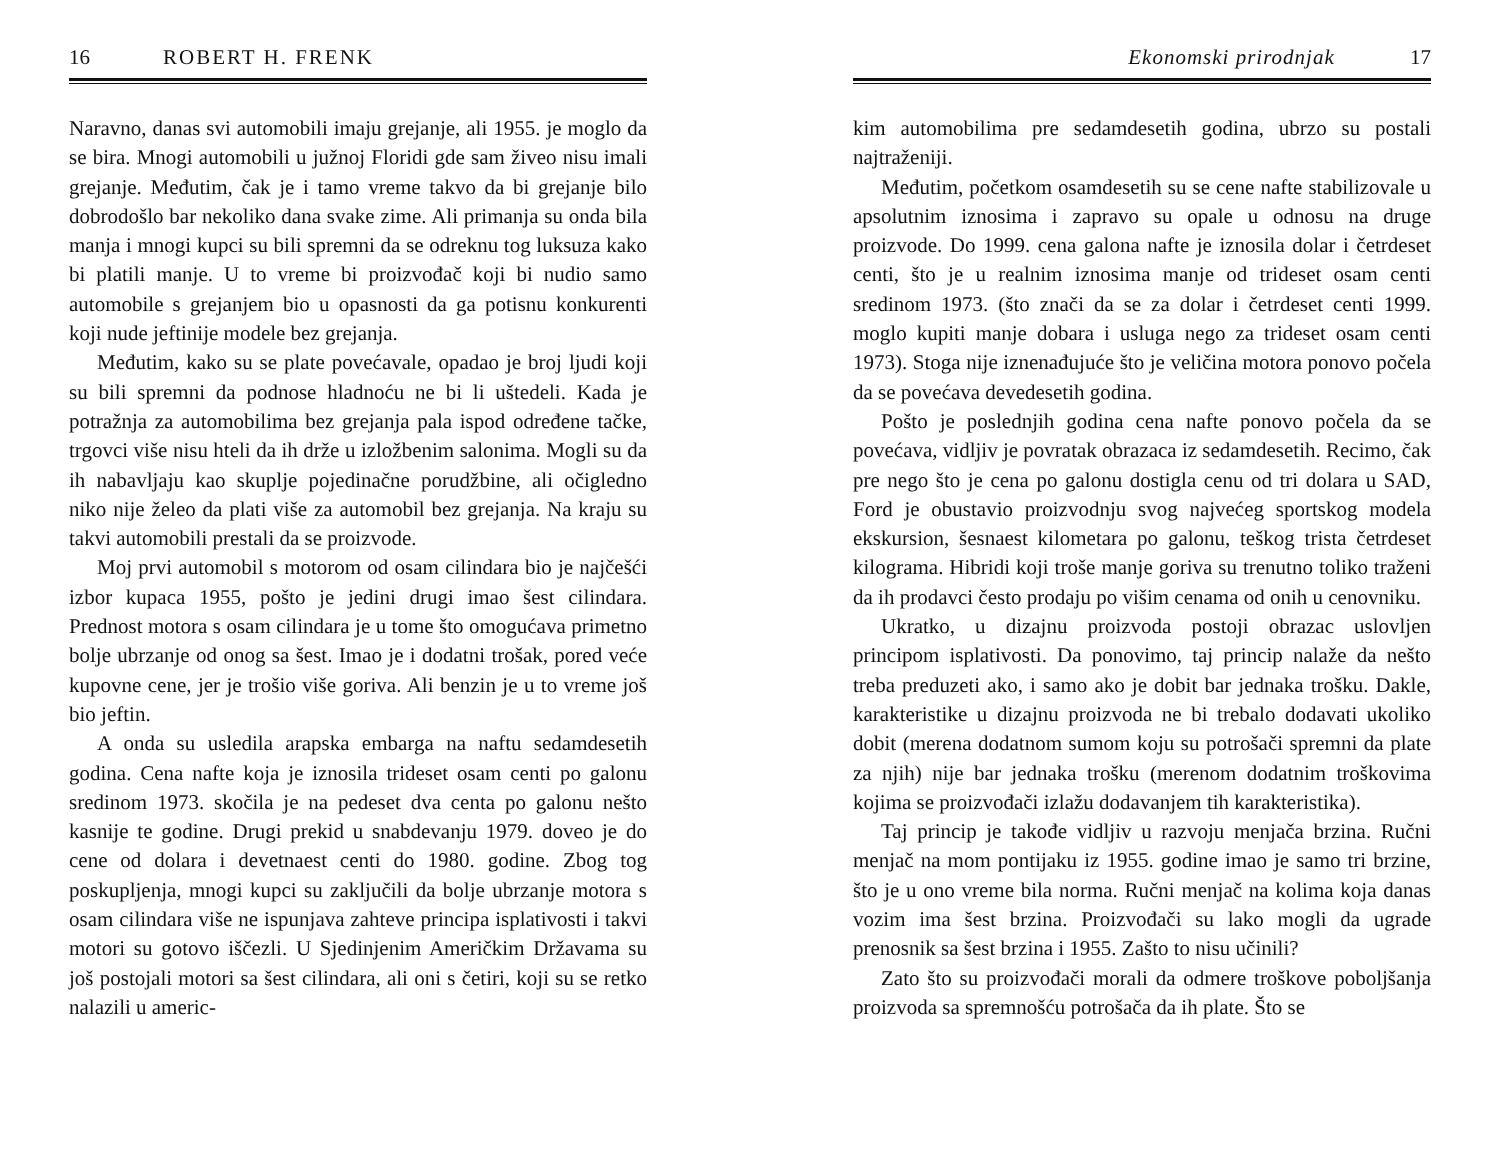16 ROBERT H. FRENK
Naravno, danas svi automobili imaju grejanje, ali 1955. je moglo da se bira. Mnogi automobili u južnoj Floridi gde sam živeo nisu imali grejanje. Međutim, čak je i tamo vreme takvo da bi grejanje bilo dobrodošlo bar nekoliko dana svake zime. Ali primanja su onda bila manja i mnogi kupci su bili spremni da se odreknu tog luksuza kako bi platili manje. U to vreme bi proizvođač koji bi nudio samo automobile s grejanjem bio u opasnosti da ga potisnu konkurenti koji nude jeftinije modele bez grejanja.
Međutim, kako su se plate povećavale, opadao je broj ljudi koji su bili spremni da podnose hladnoću ne bi li uštedeli. Kada je potražnja za automobilima bez grejanja pala ispod određene tačke, trgovci više nisu hteli da ih drže u izložbenim salonima. Mogli su da ih nabavljaju kao skuplje pojedinačne porudžbine, ali očigledno niko nije želeo da plati više za automobil bez grejanja. Na kraju su takvi automobili prestali da se proizvode.
Moj prvi automobil s motorom od osam cilindara bio je najčešći izbor kupaca 1955, pošto je jedini drugi imao šest cilindara. Prednost motora s osam cilindara je u tome što omogućava primetno bolje ubrzanje od onog sa šest. Imao je i dodatni trošak, pored veće kupovne cene, jer je trošio više goriva. Ali benzin je u to vreme još bio jeftin.
A onda su usledila arapska embarga na naftu sedamdesetih godina. Cena nafte koja je iznosila trideset osam centi po galonu sredinom 1973. skočila je na pedeset dva centa po galonu nešto kasnije te godine. Drugi prekid u snabdevanju 1979. doveo je do cene od dolara i devetnaest centi do 1980. godine. Zbog tog poskupljenja, mnogi kupci su zaključili da bolje ubrzanje motora s osam cilindara više ne ispunjava zahteve principa isplativosti i takvi motori su gotovo iščezli. U Sjedinjenim Američkim Državama su još postojali motori sa šest cilindara, ali oni s četiri, koji su se retko nalazili u americ-
Ekonomski prirodnjak 17
kim automobilima pre sedamdesetih godina, ubrzo su postali najtraženiji.
Međutim, početkom osamdesetih su se cene nafte stabilizovale u apsolutnim iznosima i zapravo su opale u odnosu na druge proizvode. Do 1999. cena galona nafte je iznosila dolar i četrdeset centi, što je u realnim iznosima manje od trideset osam centi sredinom 1973. (što znači da se za dolar i četrdeset centi 1999. moglo kupiti manje dobara i usluga nego za trideset osam centi 1973). Stoga nije iznenađujuće što je veličina motora ponovo počela da se povećava devedesetih godina.
Pošto je poslednjih godina cena nafte ponovo počela da se povećava, vidljiv je povratak obrazaca iz sedamdesetih. Recimo, čak pre nego što je cena po galonu dostigla cenu od tri dolara u SAD, Ford je obustavio proizvodnju svog najvećeg sportskog modela ekskursion, šesnaest kilometara po galonu, teškog trista četrdeset kilograma. Hibridi koji troše manje goriva su trenutno toliko traženi da ih prodavci često prodaju po višim cenama od onih u cenovniku.
Ukratko, u dizajnu proizvoda postoji obrazac uslovljen principom isplativosti. Da ponovimo, taj princip nalaže da nešto treba preduzeti ako, i samo ako je dobit bar jednaka trošku. Dakle, karakteristike u dizajnu proizvoda ne bi trebalo dodavati ukoliko dobit (merena dodatnom sumom koju su potrošači spremni da plate za njih) nije bar jednaka trošku (merenom dodatnim troškovima kojima se proizvođači izlažu dodavanjem tih karakteristika).
Taj princip je takođe vidljiv u razvoju menjača brzina. Ručni menjač na mom pontijaku iz 1955. godine imao je samo tri brzine, što je u ono vreme bila norma. Ručni menjač na kolima koja danas vozim ima šest brzina. Proizvođači su lako mogli da ugrade prenosnik sa šest brzina i 1955. Zašto to nisu učinili?
Zato što su proizvođači morali da odmere troškove poboljšanja proizvoda sa spremnošću potrošača da ih plate. Što se